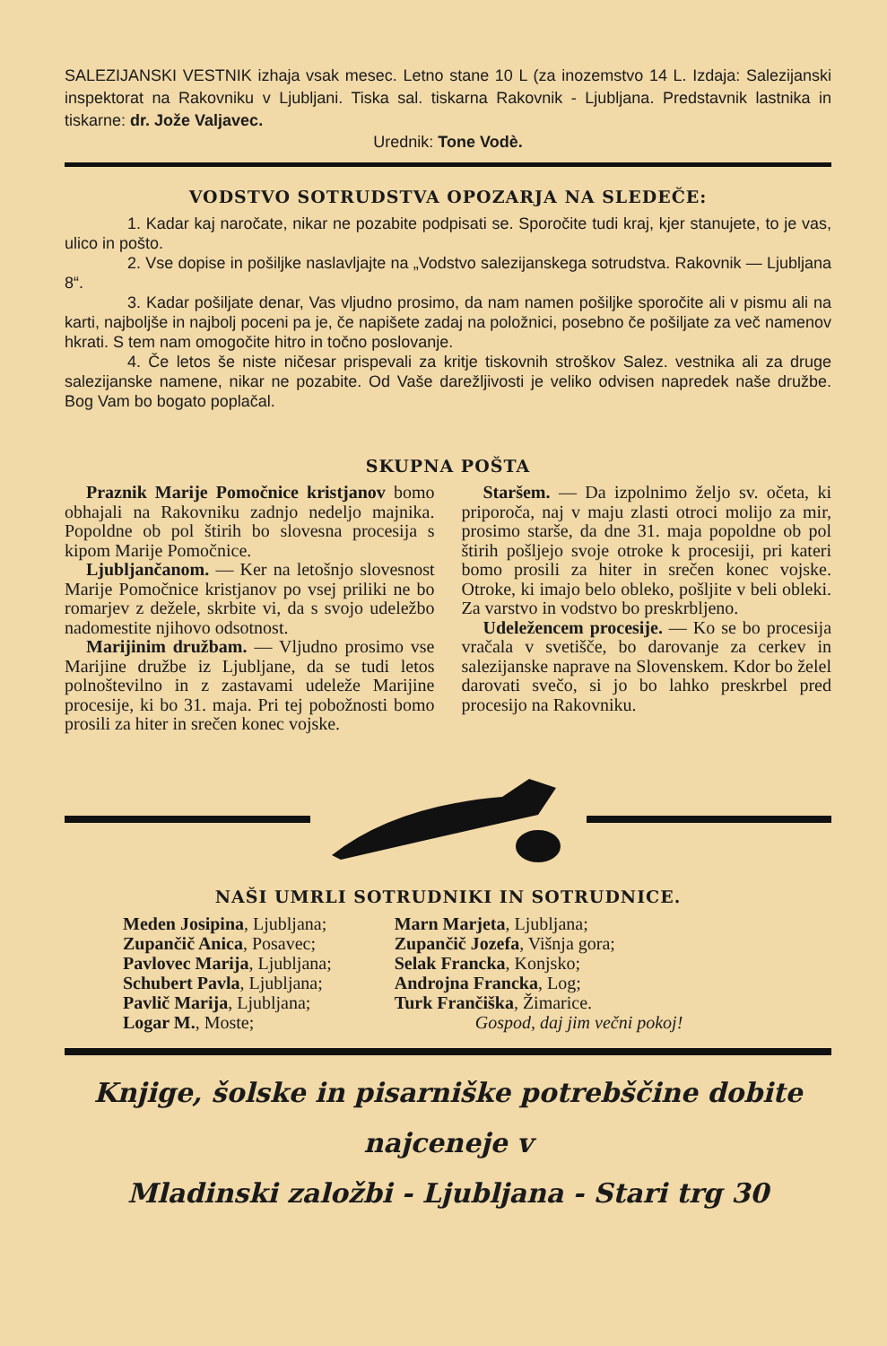SALEZIJANSKI VESTNIK izhaja vsak mesec. Letno stane 10 L (za inozemstvo 14 L. Izdaja: Salezijanski inspektorat na Rakovniku v Ljubljani. Tiska sal. tiskarna Rakovnik - Ljubljana. Predstavnik lastnika in tiskarne: dr. Jože Valjavec.
Urednik: Tone Vodè.
VODSTVO SOTRUDSTVA OPOZARJA NA SLEDEČE:
1. Kadar kaj naročate, nikar ne pozabite podpisati se. Sporočite tudi kraj, kjer stanujete, to je vas, ulico in pošto.
2. Vse dopise in pošiljke naslavljajte na „Vodstvo salezijanskega sotrudstva. Rakovnik — Ljubljana 8“.
3. Kadar pošiljate denar, Vas vljudno prosimo, da nam namen pošiljke sporočite ali v pismu ali na karti, najboljše in najbolj poceni pa je, če napišete zadaj na položnici, posebno če pošiljate za več namenov hkrati. S tem nam omogočite hitro in točno poslovanje.
4. Če letos še niste ničesar prispevali za kritje tiskovnih stroškov Salez. vestnika ali za druge salezijanske namene, nikar ne pozabite. Od Vaše darežljivosti je veliko odvisen napredek naše družbe. Bog Vam bo bogato poplačal.
SKUPNA POŠTA
Praznik Marije Pomočnice kristjanov bomo obhajali na Rakovniku zadnjo nedeljo majnika. Popoldne ob pol štirih bo slovesna procesija s kipom Marije Pomočnice.
Ljubljančanom. — Ker na letošnjo slovesnost Marije Pomočnice kristjanov po vsej priliki ne bo romarjev z dežele, skrbite vi, da s svojo udeležbo nadomestite njihovo odsotnost.
Marijinim družbam. — Vljudno prosimo vse Marijine družbe iz Ljubljane, da se tudi letos polnoštevilno in z zastavami udeleže Marijine procesije, ki bo 31. maja. Pri tej pobožnosti bomo prosili za hiter in srečen konec vojske.
Staršem. — Da izpolnimo željo sv. očeta, ki priporoča, naj v maju zlasti otroci molijo za mir, prosimo starše, da dne 31. maja popoldne ob pol štirih pošljejo svoje otroke k procesiji, pri kateri bomo prosili za hiter in srečen konec vojske. Otroke, ki imajo belo obleko, pošljite v beli obleki. Za varstvo in vodstvo bo preskrbljeno.
Udeležencem procesije. — Ko se bo procesija vračala v svetišče, bo darovanje za cerkev in salezijanske naprave na Slovenskem. Kdor bo želel darovati svečo, si jo bo lahko preskrbel pred procesijo na Rakovniku.
NAŠI UMRLI SOTRUDNIKI IN SOTRUDNICE.
Meden Josipina, Ljubljana;
Zupančič Anica, Posavec;
Pavlovec Marija, Ljubljana;
Schubert Pavla, Ljubljana;
Pavlič Marija, Ljubljana;
Logar M., Moste;
Marn Marjeta, Ljubljana;
Zupančič Jozefa, Višnja gora;
Selak Francka, Konjsko;
Androjna Francka, Log;
Turk Frančiška, Žimarice.
Gospod, daj jim večni pokoj!
Knjige, šolske in pisarniške potrebščine dobite najceneje v
Mladinski založbi - Ljubljana - Stari trg 30